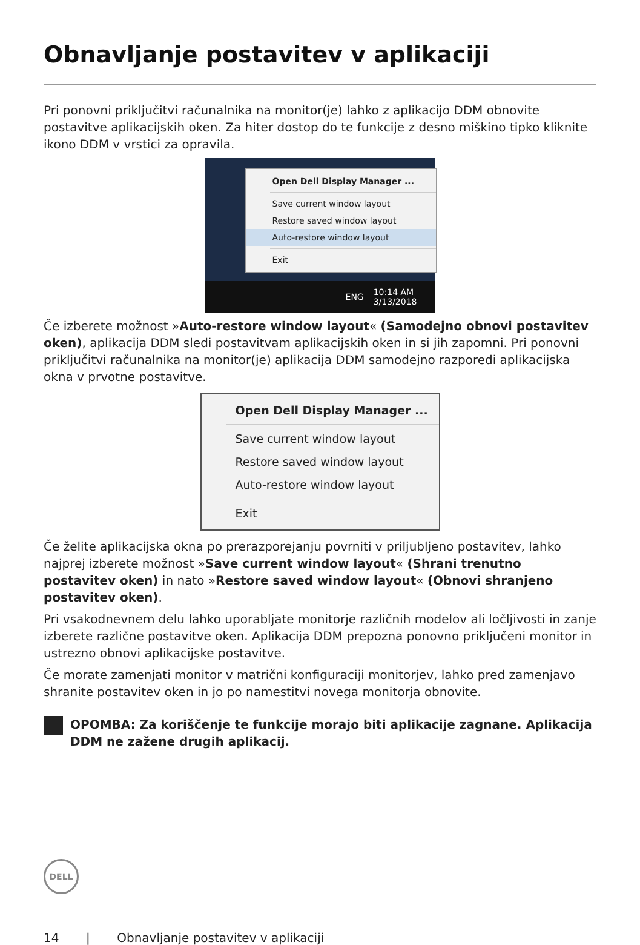Obnavljanje postavitev v aplikaciji
Pri ponovni priključitvi računalnika na monitor(je) lahko z aplikacijo DDM obnovite postavitve aplikacijskih oken. Za hiter dostop do te funkcije z desno miškino tipko kliknite ikono DDM v vrstici za opravila.
Open Dell Display Manager ...
Save current window layout
Restore saved window layout
Auto-restore window layout
Exit
ENG 10:14 AM
3/13/2018
Če izberete možnost »Auto-restore window layout« (Samodejno obnovi postavitev oken), aplikacija DDM sledi postavitvam aplikacijskih oken in si jih zapomni. Pri ponovni priključitvi računalnika na monitor(je) aplikacija DDM samodejno razporedi aplikacijska okna v prvotne postavitve.
Open Dell Display Manager ...
Save current window layout
Restore saved window layout
Auto-restore window layout
Exit
Če želite aplikacijska okna po prerazporejanju povrniti v priljubljeno postavitev, lahko najprej izberete možnost »Save current window layout« (Shrani trenutno postavitev oken) in nato »Restore saved window layout« (Obnovi shranjeno postavitev oken).
Pri vsakodnevnem delu lahko uporabljate monitorje različnih modelov ali ločljivosti in zanje izberete različne postavitve oken. Aplikacija DDM prepozna ponovno priključeni monitor in ustrezno obnovi aplikacijske postavitve.
Če morate zamenjati monitor v matrični konfiguraciji monitorjev, lahko pred zamenjavo shranite postavitev oken in jo po namestitvi novega monitorja obnovite.
OPOMBA: Za koriščenje te funkcije morajo biti aplikacije zagnane. Aplikacija DDM ne zažene drugih aplikacij.
DELL
14 | Obnavljanje postavitev v aplikaciji